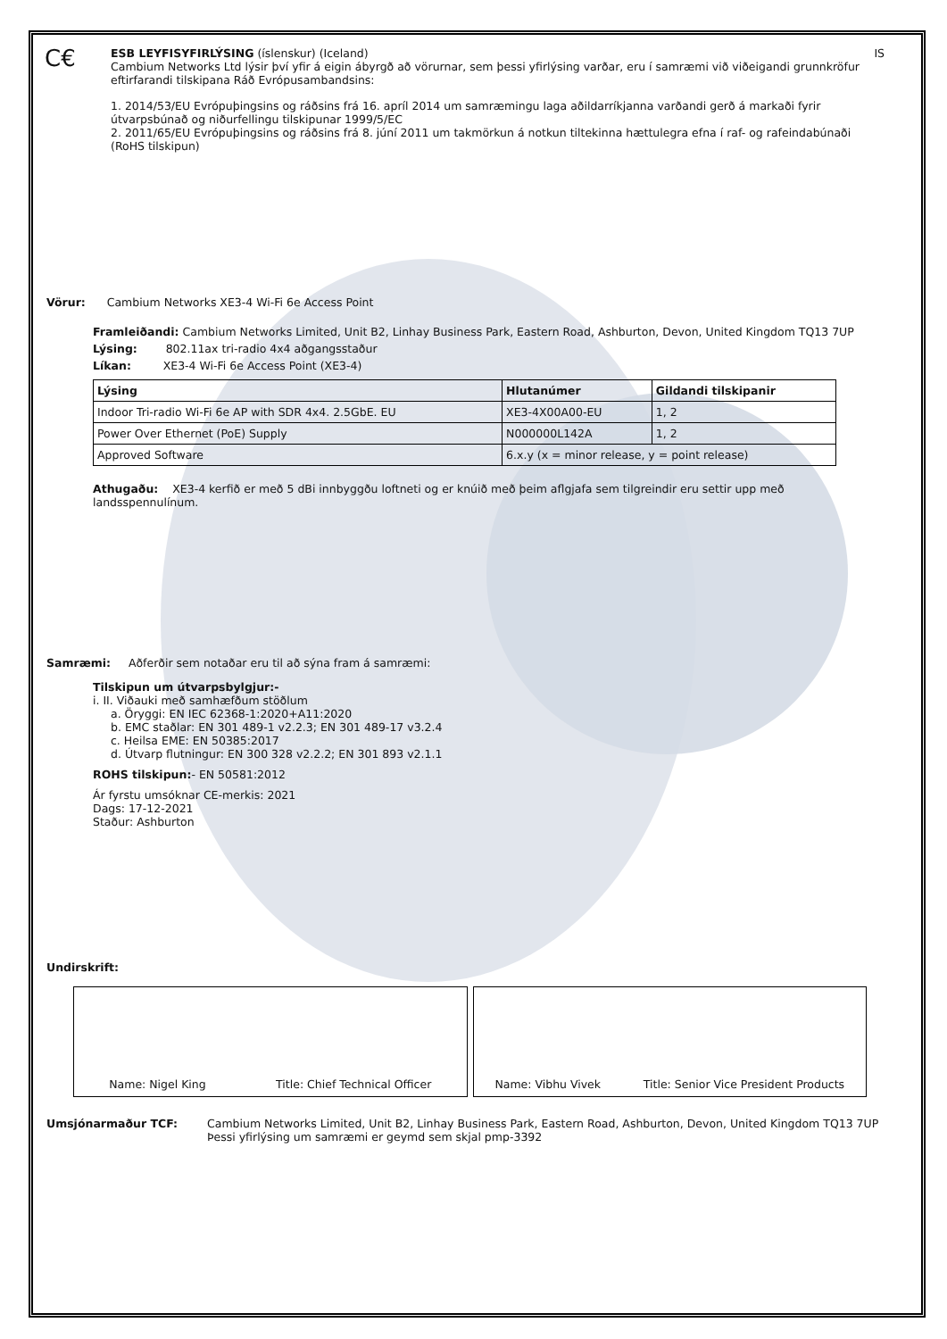C€
ESB LEYFISYFIRLÝSING (íslenskur) (Iceland) IS
Cambium Networks Ltd lýsir því yfir á eigin ábyrgð að vörurnar, sem þessi yfirlýsing varðar, eru í samræmi við viðeigandi grunnkröfur eftirfarandi tilskipana Ráð Evrópusambandsins:
1. 2014/53/EU Evrópuþingsins og ráðsins frá 16. apríl 2014 um samræmingu laga aðildarríkjanna varðandi gerð á markaði fyrir útvarpsbúnað og niðurfellingu tilskipunar 1999/5/EC
2. 2011/65/EU Evrópuþingsins og ráðsins frá 8. júní 2011 um takmörkun á notkun tiltekinna hættulegra efna í raf- og rafeindabúnaði (RoHS tilskipun)
Vörur: Cambium Networks XE3-4 Wi-Fi 6e Access Point
Framleiðandi: Cambium Networks Limited, Unit B2, Linhay Business Park, Eastern Road, Ashburton, Devon, United Kingdom TQ13 7UP
Lýsing: 802.11ax tri-radio 4x4 aðgangsstaður
Líkan: XE3-4 Wi-Fi 6e Access Point (XE3-4)
| Lýsing | Hlutanúmer | Gildandi tilskipanir |
| --- | --- | --- |
| Indoor Tri-radio Wi-Fi 6e AP with SDR 4x4. 2.5GbE. EU | XE3-4X00A00-EU | 1, 2 |
| Power Over Ethernet (PoE) Supply | N000000L142A | 1, 2 |
| Approved Software | 6.x.y (x = minor release, y = point release) | |
Athugaðu: XE3-4 kerfið er með 5 dBi innbyggðu loftneti og er knúið með þeim aflgjafa sem tilgreindir eru settir upp með landsspennulínum.
Samræmi: Aðferðir sem notaðar eru til að sýna fram á samræmi:
Tilskipun um útvarpsbylgjur:-
i. II. Viðauki með samhæfðum stöðlum
a. Öryggi: EN IEC 62368-1:2020+A11:2020
b. EMC staðlar: EN 301 489-1 v2.2.3; EN 301 489-17 v3.2.4
c. Heilsa EME: EN 50385:2017
d. Útvarp flutningur: EN 300 328 v2.2.2; EN 301 893 v2.1.1
ROHS tilskipun:- EN 50581:2012
Ár fyrstu umsóknar CE-merkis: 2021
Dags: 17-12-2021
Staður: Ashburton
Undirskrift:
Name: Nigel King Title: Chief Technical Officer Name: Vibhu Vivek Title: Senior Vice President Products
Umsjónarmaður TCF: Cambium Networks Limited, Unit B2, Linhay Business Park, Eastern Road, Ashburton, Devon, United Kingdom TQ13 7UP
Þessi yfirlýsing um samræmi er geymd sem skjal pmp-3392